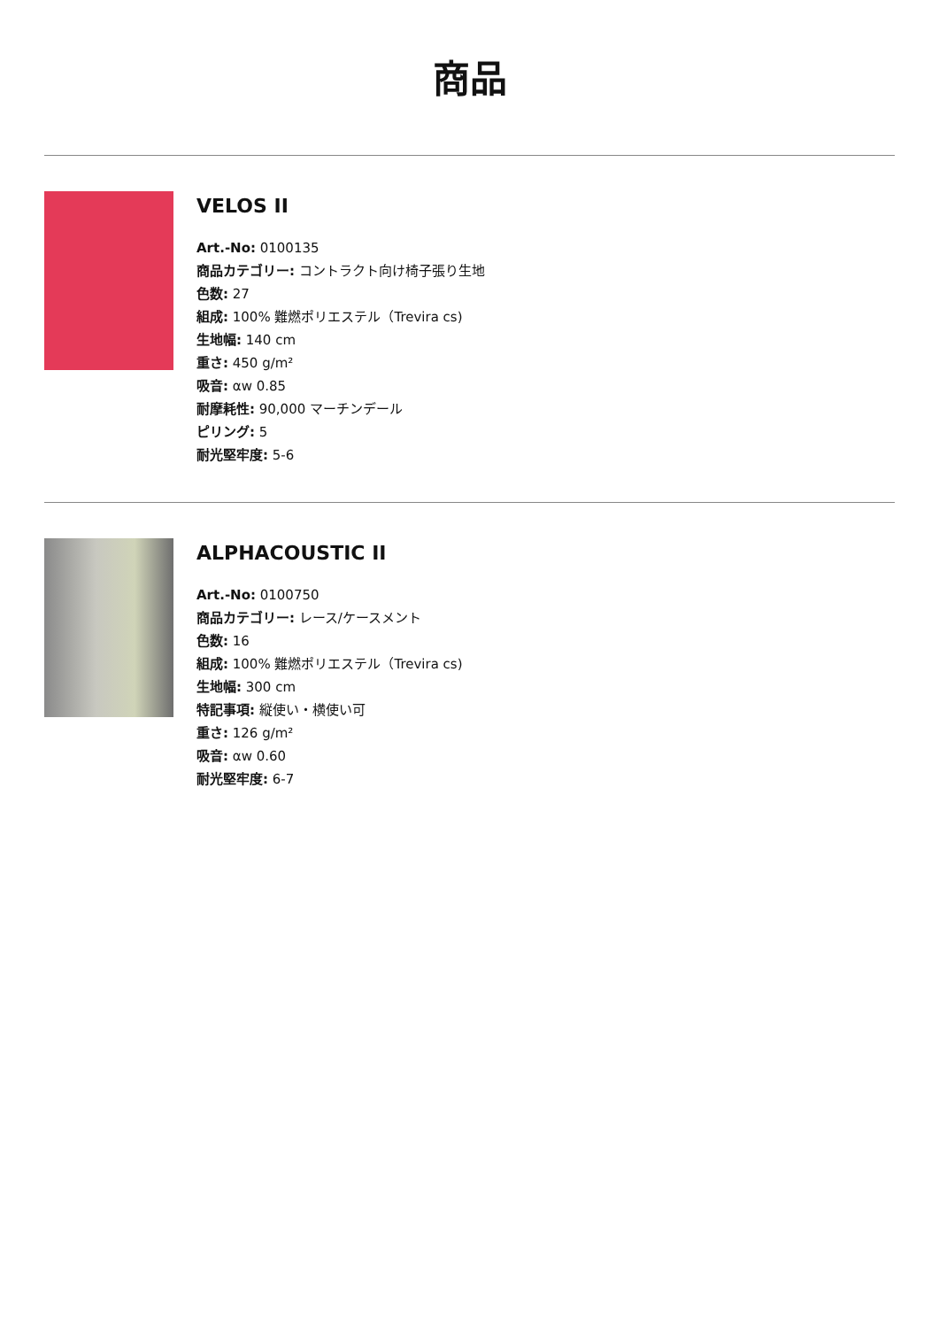商品
VELOS II
Art.-No: 0100135
商品カテゴリー: コントラクト向け椅子張り生地
色数: 27
組成: 100% 難燃ポリエステル（Trevira cs)
生地幅: 140 cm
重さ: 450 g/m²
吸音: αw 0.85
耐摩耗性: 90,000 マーチンデール
ピリング: 5
耐光堅牢度: 5-6
ALPHACOUSTIC II
Art.-No: 0100750
商品カテゴリー: レース/ケースメント
色数: 16
組成: 100% 難燃ポリエステル（Trevira cs)
生地幅: 300 cm
特記事項: 縦使い・横使い可
重さ: 126 g/m²
吸音: αw 0.60
耐光堅牢度: 6-7